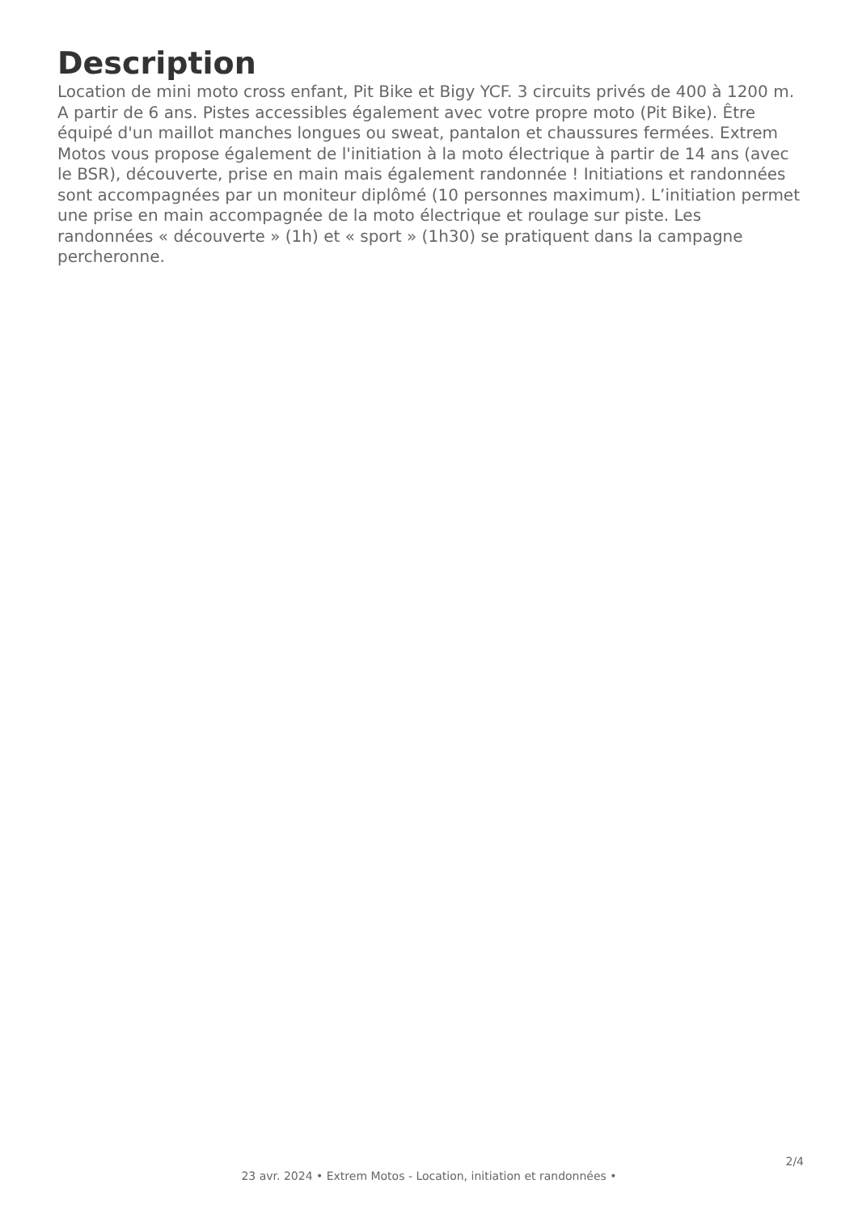Description
Location de mini moto cross enfant, Pit Bike et Bigy YCF. 3 circuits privés de 400 à 1200 m. A partir de 6 ans. Pistes accessibles également avec votre propre moto (Pit Bike). Être équipé d'un maillot manches longues ou sweat, pantalon et chaussures fermées. Extrem Motos vous propose également de l'initiation à la moto électrique à partir de 14 ans (avec le BSR), découverte, prise en main mais également randonnée ! Initiations et randonnées sont accompagnées par un moniteur diplômé (10 personnes maximum). L’initiation permet une prise en main accompagnée de la moto électrique et roulage sur piste. Les randonnées « découverte » (1h) et « sport » (1h30) se pratiquent dans la campagne percheronne.
2/4
23 avr. 2024 • Extrem Motos - Location, initiation et randonnées •